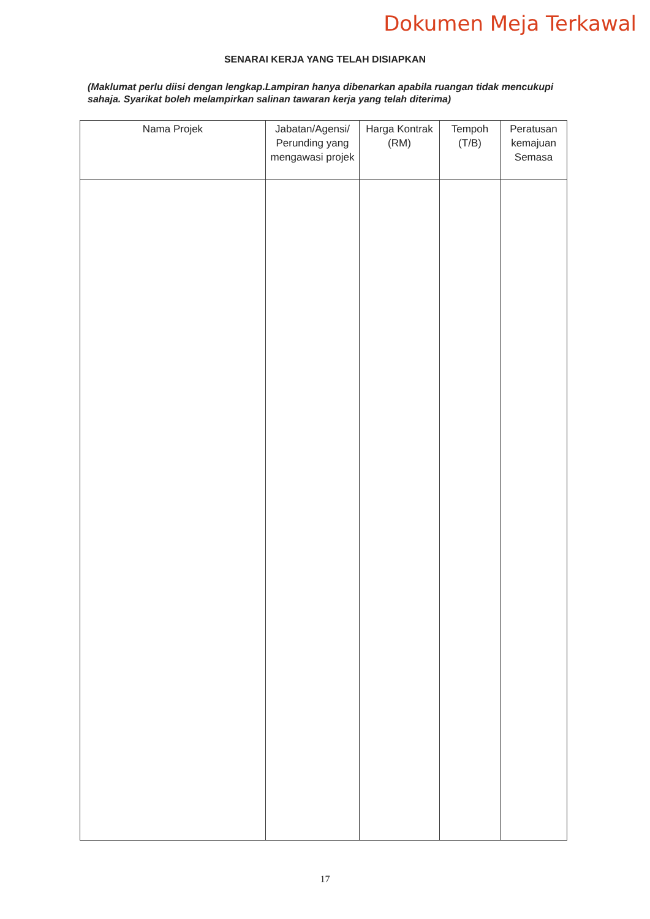Dokumen Meja Terkawal
SENARAI KERJA YANG TELAH DISIAPKAN
(Maklumat perlu diisi dengan lengkap.Lampiran hanya dibenarkan apabila ruangan tidak mencukupi sahaja. Syarikat boleh melampirkan salinan tawaran kerja yang telah diterima)
| Nama Projek | Jabatan/Agensi/ Perunding yang mengawasi projek | Harga Kontrak (RM) | Tempoh (T/B) | Peratusan kemajuan Semasa |
| --- | --- | --- | --- | --- |
17